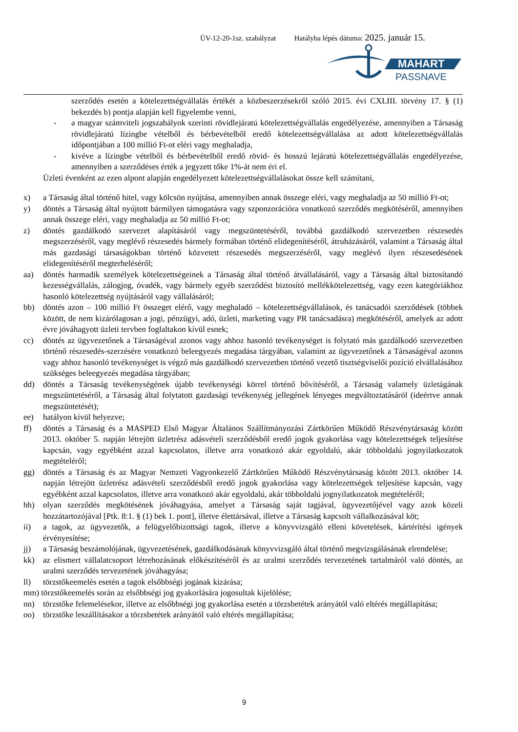ÜV-12-20-1sz. szabályzat Hatályba lépés dátuma: 2025. január 15.
MAHART
PASSNAVE
szerződés esetén a kötelezettségvállalás értékét a közbeszerzésekről szóló 2015. évi CXLIII. törvény 17. § (1) bekezdés b) pontja alapján kell figyelembe venni,
- a magyar számviteli jogszabályok szerinti rövidlejáratú kötelezettségvállalás engedélyezése, amennyiben a Társaság rövidlejáratú lízingbe vételből és bérbevételből eredő kötelezettségvállalása az adott kötelezettségvállalás időpontjában a 100 millió Ft-ot eléri vagy meghaladja,
- kivéve a lízingbe vételből és bérbevételből eredő rövid- és hosszú lejáratú kötelezettségvállalás engedélyezése, amennyiben a szerződéses érték a jegyzett tőke 1%-át nem éri el.
Üzleti évenként az ezen alpont alapján engedélyezett kötelezettségvállalásokat össze kell számítani,
x) a Társaság által történő hitel, vagy kölcsön nyújtása, amennyiben annak összege eléri, vagy meghaladja az 50 millió Ft-ot;
y) döntés a Társaság által nyújtott bármilyen támogatásra vagy szponzorációra vonatkozó szerződés megkötéséről, amennyiben annak összege eléri, vagy meghaladja az 50 millió Ft-ot;
z) döntés gazdálkodó szervezet alapításáról vagy megszüntetéséről, továbbá gazdálkodó szervezetben részesedés megszerzéséről, vagy meglévő részesedés bármely formában történő elidegenítéséről, átruházásáról, valamint a Társaság által más gazdasági társaságokban történő közvetett részesedés megszerzéséről, vagy meglévő ilyen részesedésének elidegenítéséről megterheléséről;
aa) döntés harmadik személyek kötelezettségeinek a Társaság által történő átvállalásáról, vagy a Társaság által biztosítandó kezességvállalás, zálogjog, óvadék, vagy bármely egyéb szerződést biztosító mellékkötelezettség, vagy ezen kategóriákhoz hasonló kötelezettség nyújtásáról vagy vállalásáról;
bb) döntés azon – 100 millió Ft összeget elérő, vagy meghaladó – kötelezettségvállalások, és tanácsadói szerződések (többek között, de nem kizárólagosan a jogi, pénzügyi, adó, üzleti, marketing vagy PR tanácsadásra) megkötéséről, amelyek az adott évre jóváhagyott üzleti tervben foglaltakon kívül esnek;
cc) döntés az ügyvezetőnek a Társaságéval azonos vagy ahhoz hasonló tevékenységet is folytató más gazdálkodó szervezetben történő részesedés-szerzésére vonatkozó beleegyezés megadása tárgyában, valamint az ügyvezetőnek a Társaságéval azonos vagy ahhoz hasonló tevékenységet is végző más gazdálkodó szervezetben történő vezető tisztségviselői pozíció elvállalásához szükséges beleegyezés megadása tárgyában;
dd) döntés a Társaság tevékenységének újabb tevékenységi körrel történő bővítéséről, a Társaság valamely üzletágának megszüntetéséről, a Társaság által folytatott gazdasági tevékenység jellegének lényeges megváltoztatásáról (ideértve annak megszüntetését);
ee) hatályon kívül helyezve;
ff) döntés a Társaság és a MASPED Első Magyar Általános Szállítmányozási Zártkörűen Működő Részvénytársaság között 2013. október 5. napján létrejött üzletrész adásvételi szerződésből eredő jogok gyakorlása vagy kötelezettségek teljesítése kapcsán, vagy egyébként azzal kapcsolatos, illetve arra vonatkozó akár egyoldalú, akár többoldalú jognyilatkozatok megtételéről;
gg) döntés a Társaság és az Magyar Nemzeti Vagyonkezelő Zártkörűen Működő Részvénytársaság között 2013. október 14. napján létrejött üzletrész adásvételi szerződésből eredő jogok gyakorlása vagy kötelezettségek teljesítése kapcsán, vagy egyébként azzal kapcsolatos, illetve arra vonatkozó akár egyoldalú, akár többoldalú jognyilatkozatok megtételéről;
hh) olyan szerződés megkötésének jóváhagyása, amelyet a Társaság saját tagjával, ügyvezetőjével vagy azok közeli hozzátartozójával [Ptk. 8:1. § (1) bek 1. pont], illetve élettársával, illetve a Társaság kapcsolt vállalkozásával köt;
ii) a tagok, az ügyvezetők, a felügyelőbizottsági tagok, illetve a könyvvizsgáló elleni követelések, kártérítési igények érvényesítése;
jj) a Társaság beszámolójának, ügyvezetésének, gazdálkodásának könyvvizsgáló által történő megvizsgálásának elrendelése;
kk) az elismert vállalatcsoport létrehozásának előkészítéséről és az uralmi szerződés tervezetének tartalmáról való döntés, az uralmi szerződés tervezetének jóváhagyása;
ll) törzstőkeemelés esetén a tagok elsőbbségi jogának kizárása;
mm) törzstőkeemelés során az elsőbbségi jog gyakorlására jogosultak kijelölése;
nn) törzstőke felemelésekor, illetve az elsőbbségi jog gyakorlása esetén a törzsbetétek arányától való eltérés megállapítása;
oo) törzstőke leszállításakor a törzsbetétek arányától való eltérés megállapítása;
9